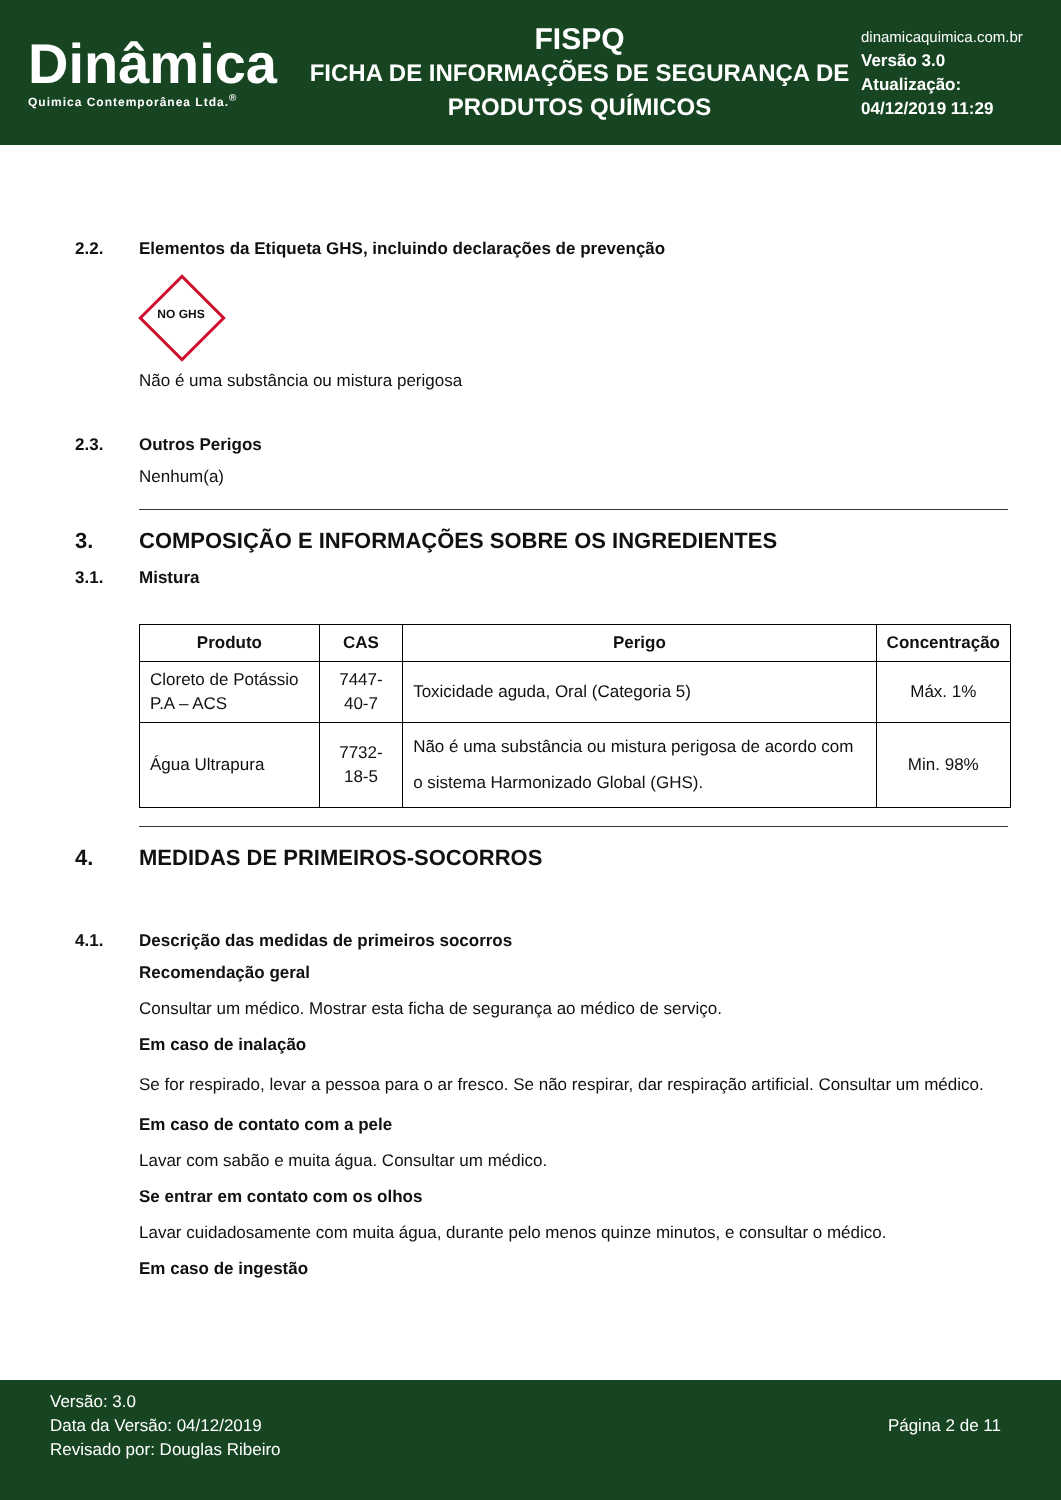Dinâmica
Quimica Contemporânea Ltda.<sup>®</sup>
FISPQ
FICHA DE INFORMAÇÕES DE SEGURANÇA DE
PRODUTOS QUÍMICOS
dinamicaquimica.com.br
Versão 3.0
Atualização:
04/12/2019 11:29
2.2. Elementos da Etiqueta GHS, incluindo declarações de prevenção
NO GHS
Não é uma substância ou mistura perigosa
2.3. Outros Perigos
Nenhum(a)
3. COMPOSIÇÃO E INFORMAÇÕES SOBRE OS INGREDIENTES
3.1. Mistura
| Produto | CAS | Perigo | Concentração |
| --- | --- | --- | --- |
| Cloreto de Potássio P.A – ACS | 7447-40-7 | Toxicidade aguda, Oral (Categoria 5) | Máx. 1% |
| Água Ultrapura | 7732-18-5 | Não é uma substância ou mistura perigosa de acordo com o sistema Harmonizado Global (GHS). | Min. 98% |
4. MEDIDAS DE PRIMEIROS-SOCORROS
4.1. Descrição das medidas de primeiros socorros
Recomendação geral
Consultar um médico. Mostrar esta ficha de segurança ao médico de serviço.
Em caso de inalação
Se for respirado, levar a pessoa para o ar fresco. Se não respirar, dar respiração artificial. Consultar um médico.
Em caso de contato com a pele
Lavar com sabão e muita água. Consultar um médico.
Se entrar em contato com os olhos
Lavar cuidadosamente com muita água, durante pelo menos quinze minutos, e consultar o médico.
Em caso de ingestão
Versão: 3.0
Data da Versão: 04/12/2019
Revisado por: Douglas Ribeiro
Página 2 de 11